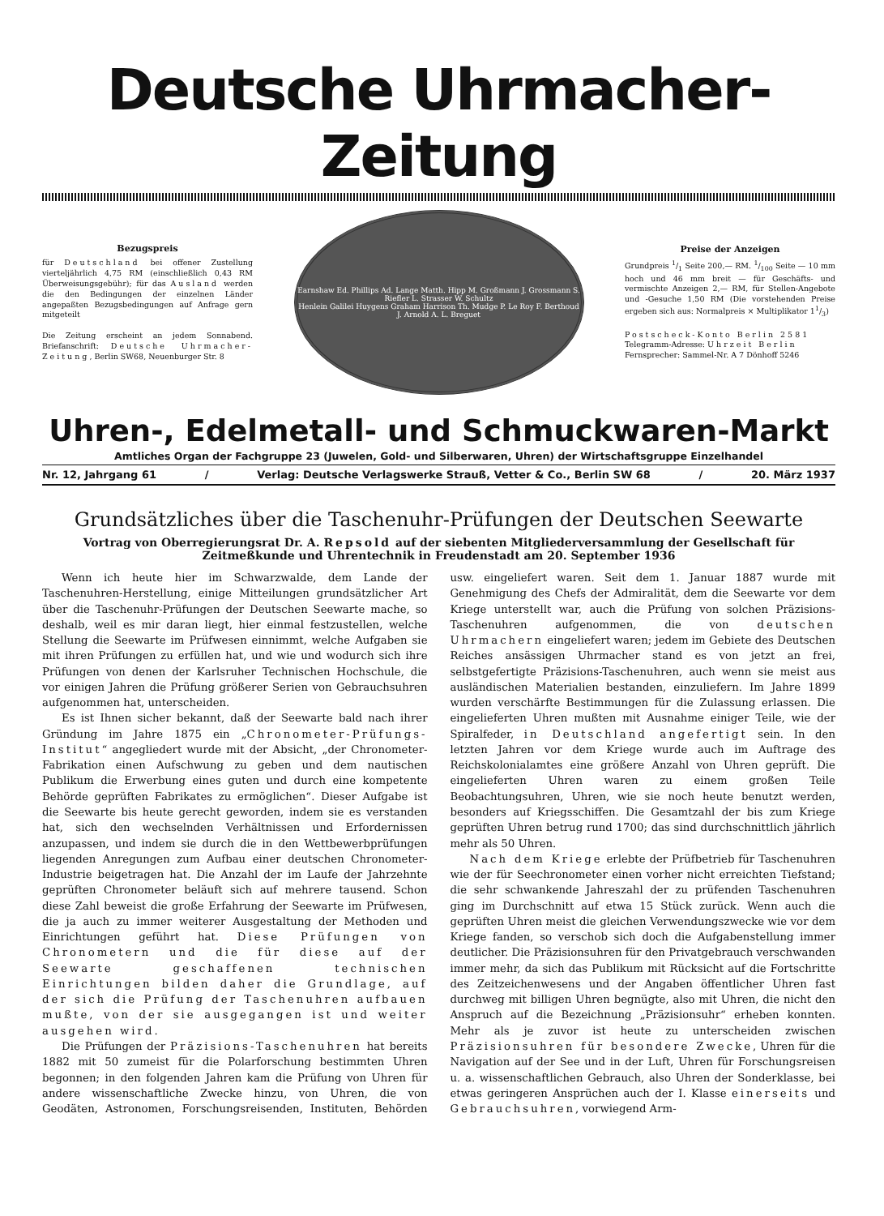Deutsche Uhrmacher-Zeitung
Bezugspreis
für Deutschland bei offener Zustellung vierteljährlich 4,75 RM (einschließlich 0,43 RM Überweisungsgebühr); für das Ausland werden die den Bedingungen der einzelnen Länder angepaßten Bezugsbedingungen auf Anfrage gern mitgeteilt
Die Zeitung erscheint an jedem Sonnabend. Briefanschrift: Deutsche Uhrmacher-Zeitung, Berlin SW68, Neuenburger Str. 8
Earnshaw Ed. Phillips Ad. Lange Matth. Hipp M. Großmann J. Grossmann S. Riefler L. Strasser W. Schultz
Henlein Galilei Huygens Graham Harrison Th. Mudge P. Le Roy F. Berthoud J. Arnold A. L. Breguet
Preise der Anzeigen
Grundpreis 1/1 Seite 200,— RM. 1/100 Seite — 10 mm hoch und 46 mm breit — für Geschäfts- und vermischte Anzeigen 2,— RM, für Stellen-Angebote und -Gesuche 1,50 RM (Die vorstehenden Preise ergeben sich aus: Normalpreis × Multiplikator 11/3)
Postscheck-Konto Berlin 2581
Telegramm-Adresse: Uhrzeit Berlin
Fernsprecher: Sammel-Nr. A 7 Dönhoff 5246
Uhren-, Edelmetall- und Schmuckwaren-Markt
Amtliches Organ der Fachgruppe 23 (Juwelen, Gold- und Silberwaren, Uhren) der Wirtschaftsgruppe Einzelhandel
Nr. 12, Jahrgang 61 / Verlag: Deutsche Verlagswerke Strauß, Vetter & Co., Berlin SW 68 / 20. März 1937
Grundsätzliches über die Taschenuhr-Prüfungen der Deutschen Seewarte
Vortrag von Oberregierungsrat Dr. A. Repsold auf der siebenten Mitgliederversammlung der Gesellschaft für Zeitmeßkunde und Uhrentechnik in Freudenstadt am 20. September 1936
Wenn ich heute hier im Schwarzwalde, dem Lande der Taschenuhren-Herstellung, einige Mitteilungen grundsätzlicher Art über die Taschenuhr-Prüfungen der Deutschen Seewarte mache, so deshalb, weil es mir daran liegt, hier einmal festzustellen, welche Stellung die Seewarte im Prüfwesen einnimmt, welche Aufgaben sie mit ihren Prüfungen zu erfüllen hat, und wie und wodurch sich ihre Prüfungen von denen der Karlsruher Technischen Hochschule, die vor einigen Jahren die Prüfung größerer Serien von Gebrauchsuhren aufgenommen hat, unterscheiden.
Es ist Ihnen sicher bekannt, daß der Seewarte bald nach ihrer Gründung im Jahre 1875 ein „Chronometer-Prüfungs-Institut“ angegliedert wurde mit der Absicht, „der Chronometer-Fabrikation einen Aufschwung zu geben und dem nautischen Publikum die Erwerbung eines guten und durch eine kompetente Behörde geprüften Fabrikates zu ermöglichen“. Dieser Aufgabe ist die Seewarte bis heute gerecht geworden, indem sie es verstanden hat, sich den wechselnden Verhältnissen und Erfordernissen anzupassen, und indem sie durch die in den Wettbewerbprüfungen liegenden Anregungen zum Aufbau einer deutschen Chronometer-Industrie beigetragen hat. Die Anzahl der im Laufe der Jahrzehnte geprüften Chronometer beläuft sich auf mehrere tausend. Schon diese Zahl beweist die große Erfahrung der Seewarte im Prüfwesen, die ja auch zu immer weiterer Ausgestaltung der Methoden und Einrichtungen geführt hat. Diese Prüfungen von Chronometern und die für diese auf der Seewarte geschaffenen technischen Einrichtungen bilden daher die Grundlage, auf der sich die Prüfung der Taschenuhren aufbauen mußte, von der sie ausgegangen ist und weiter ausgehen wird.
Die Prüfungen der Präzisions-Taschenuhren hat bereits 1882 mit 50 zumeist für die Polarforschung bestimmten Uhren begonnen; in den folgenden Jahren kam die Prüfung von Uhren für andere wissenschaftliche Zwecke hinzu, von Uhren, die von Geodäten, Astronomen, Forschungsreisenden, Instituten, Behörden usw. eingeliefert waren. Seit dem 1. Januar 1887 wurde mit Genehmigung des Chefs der Admiralität, dem die Seewarte vor dem Kriege unterstellt war, auch die Prüfung von solchen Präzisions-Taschenuhren aufgenommen, die von deutschen Uhrmachern eingeliefert waren; jedem im Gebiete des Deutschen Reiches ansässigen Uhrmacher stand es von jetzt an frei, selbstgefertigte Präzisions-Taschenuhren, auch wenn sie meist aus ausländischen Materialien bestanden, einzuliefern. Im Jahre 1899 wurden verschärfte Bestimmungen für die Zulassung erlassen. Die eingelieferten Uhren mußten mit Ausnahme einiger Teile, wie der Spiralfeder, in Deutschland angefertigt sein. In den letzten Jahren vor dem Kriege wurde auch im Auftrage des Reichskolonialamtes eine größere Anzahl von Uhren geprüft. Die eingelieferten Uhren waren zu einem großen Teile Beobachtungsuhren, Uhren, wie sie noch heute benutzt werden, besonders auf Kriegsschiffen. Die Gesamtzahl der bis zum Kriege geprüften Uhren betrug rund 1700; das sind durchschnittlich jährlich mehr als 50 Uhren.
Nach dem Kriege erlebte der Prüfbetrieb für Taschenuhren wie der für Seechronometer einen vorher nicht erreichten Tiefstand; die sehr schwankende Jahreszahl der zu prüfenden Taschenuhren ging im Durchschnitt auf etwa 15 Stück zurück. Wenn auch die geprüften Uhren meist die gleichen Verwendungszwecke wie vor dem Kriege fanden, so verschob sich doch die Aufgabenstellung immer deutlicher. Die Präzisionsuhren für den Privatgebrauch verschwanden immer mehr, da sich das Publikum mit Rücksicht auf die Fortschritte des Zeitzeichenwesens und der Angaben öffentlicher Uhren fast durchweg mit billigen Uhren begnügte, also mit Uhren, die nicht den Anspruch auf die Bezeichnung „Präzisionsuhr“ erheben konnten. Mehr als je zuvor ist heute zu unterscheiden zwischen Präzisionsuhren für besondere Zwecke, Uhren für die Navigation auf der See und in der Luft, Uhren für Forschungsreisen u. a. wissenschaftlichen Gebrauch, also Uhren der Sonderklasse, bei etwas geringeren Ansprüchen auch der I. Klasse einerseits und Gebrauchsuhren, vorwiegend Arm-